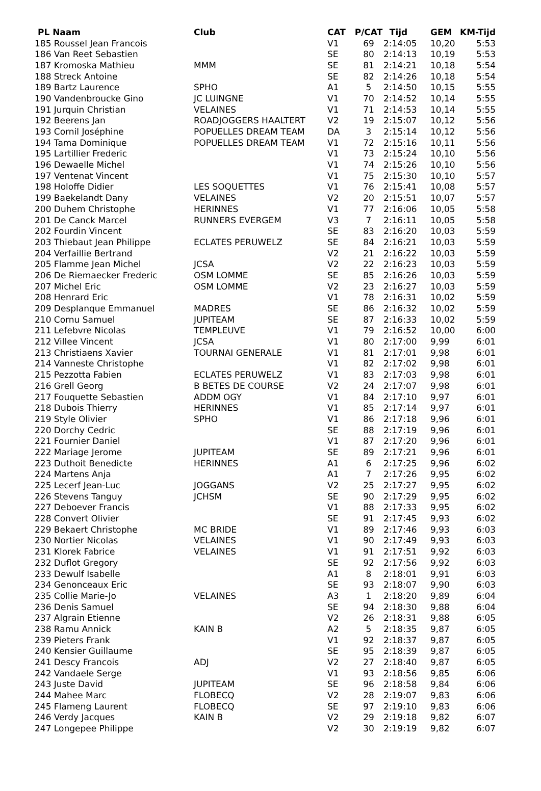| PL Naam | Club | CAT | P/CAT | Tijd | GEM | KM-Tijd |
| --- | --- | --- | --- | --- | --- | --- |
| 185 Roussel Jean Francois | | V1 | 69 | 2:14:05 | 10,20 | 5:53 |
| 186 Van Reet Sebastien | | SE | 80 | 2:14:13 | 10,19 | 5:53 |
| 187 Kromoska Mathieu | MMM | SE | 81 | 2:14:21 | 10,18 | 5:54 |
| 188 Streck Antoine | | SE | 82 | 2:14:26 | 10,18 | 5:54 |
| 189 Bartz Laurence | SPHO | A1 | 5 | 2:14:50 | 10,15 | 5:55 |
| 190 Vandenbroucke Gino | JC LUINGNE | V1 | 70 | 2:14:52 | 10,14 | 5:55 |
| 191 Jurquin Christian | VELAINES | V1 | 71 | 2:14:53 | 10,14 | 5:55 |
| 192 Beerens Jan | ROADJOGGERS HAALTERT | V2 | 19 | 2:15:07 | 10,12 | 5:56 |
| 193 Cornil Joséphine | POPUELLES DREAM TEAM | DA | 3 | 2:15:14 | 10,12 | 5:56 |
| 194 Tama Dominique | POPUELLES DREAM TEAM | V1 | 72 | 2:15:16 | 10,11 | 5:56 |
| 195 Lartillier Frederic | | V1 | 73 | 2:15:24 | 10,10 | 5:56 |
| 196 Dewaelle Michel | | V1 | 74 | 2:15:26 | 10,10 | 5:56 |
| 197 Ventenat Vincent | | V1 | 75 | 2:15:30 | 10,10 | 5:57 |
| 198 Holoffe Didier | LES SOQUETTES | V1 | 76 | 2:15:41 | 10,08 | 5:57 |
| 199 Baekelandt Dany | VELAINES | V2 | 20 | 2:15:51 | 10,07 | 5:57 |
| 200 Duhem Christophe | HERINNES | V1 | 77 | 2:16:06 | 10,05 | 5:58 |
| 201 De Canck Marcel | RUNNERS EVERGEM | V3 | 7 | 2:16:11 | 10,05 | 5:58 |
| 202 Fourdin Vincent | | SE | 83 | 2:16:20 | 10,03 | 5:59 |
| 203 Thiebaut Jean Philippe | ECLATES PERUWELZ | SE | 84 | 2:16:21 | 10,03 | 5:59 |
| 204 Verfaillie Bertrand | | V2 | 21 | 2:16:22 | 10,03 | 5:59 |
| 205 Flamme Jean Michel | JCSA | V2 | 22 | 2:16:23 | 10,03 | 5:59 |
| 206 De Riemaecker Frederic | OSM LOMME | SE | 85 | 2:16:26 | 10,03 | 5:59 |
| 207 Michel Eric | OSM LOMME | V2 | 23 | 2:16:27 | 10,03 | 5:59 |
| 208 Henrard Eric | | V1 | 78 | 2:16:31 | 10,02 | 5:59 |
| 209 Desplanque Emmanuel | MADRES | SE | 86 | 2:16:32 | 10,02 | 5:59 |
| 210 Cornu Samuel | JUPITEAM | SE | 87 | 2:16:33 | 10,02 | 5:59 |
| 211 Lefebvre Nicolas | TEMPLEUVE | V1 | 79 | 2:16:52 | 10,00 | 6:00 |
| 212 Villee Vincent | JCSA | V1 | 80 | 2:17:00 | 9,99 | 6:01 |
| 213 Christiaens Xavier | TOURNAI GENERALE | V1 | 81 | 2:17:01 | 9,98 | 6:01 |
| 214 Vanneste Christophe | | V1 | 82 | 2:17:02 | 9,98 | 6:01 |
| 215 Pezzotta Fabien | ECLATES PERUWELZ | V1 | 83 | 2:17:03 | 9,98 | 6:01 |
| 216 Grell Georg | B BETES DE COURSE | V2 | 24 | 2:17:07 | 9,98 | 6:01 |
| 217 Fouquette Sebastien | ADDM OGY | V1 | 84 | 2:17:10 | 9,97 | 6:01 |
| 218 Dubois Thierry | HERINNES | V1 | 85 | 2:17:14 | 9,97 | 6:01 |
| 219 Style Olivier | SPHO | V1 | 86 | 2:17:18 | 9,96 | 6:01 |
| 220 Dorchy Cedric | | SE | 88 | 2:17:19 | 9,96 | 6:01 |
| 221 Fournier Daniel | | V1 | 87 | 2:17:20 | 9,96 | 6:01 |
| 222 Mariage Jerome | JUPITEAM | SE | 89 | 2:17:21 | 9,96 | 6:01 |
| 223 Duthoit Benedicte | HERINNES | A1 | 6 | 2:17:25 | 9,96 | 6:02 |
| 224 Martens Anja | | A1 | 7 | 2:17:26 | 9,95 | 6:02 |
| 225 Lecerf Jean-Luc | JOGGANS | V2 | 25 | 2:17:27 | 9,95 | 6:02 |
| 226 Stevens Tanguy | JCHSM | SE | 90 | 2:17:29 | 9,95 | 6:02 |
| 227 Deboever Francis | | V1 | 88 | 2:17:33 | 9,95 | 6:02 |
| 228 Convert Olivier | | SE | 91 | 2:17:45 | 9,93 | 6:02 |
| 229 Bekaert Christophe | MC BRIDE | V1 | 89 | 2:17:46 | 9,93 | 6:03 |
| 230 Nortier Nicolas | VELAINES | V1 | 90 | 2:17:49 | 9,93 | 6:03 |
| 231 Klorek Fabrice | VELAINES | V1 | 91 | 2:17:51 | 9,92 | 6:03 |
| 232 Duflot Gregory | | SE | 92 | 2:17:56 | 9,92 | 6:03 |
| 233 Dewulf Isabelle | | A1 | 8 | 2:18:01 | 9,91 | 6:03 |
| 234 Genonceaux Eric | | SE | 93 | 2:18:07 | 9,90 | 6:03 |
| 235 Collie Marie-Jo | VELAINES | A3 | 1 | 2:18:20 | 9,89 | 6:04 |
| 236 Denis Samuel | | SE | 94 | 2:18:30 | 9,88 | 6:04 |
| 237 Algrain Etienne | | V2 | 26 | 2:18:31 | 9,88 | 6:05 |
| 238 Ramu Annick | KAIN B | A2 | 5 | 2:18:35 | 9,87 | 6:05 |
| 239 Pieters Frank | | V1 | 92 | 2:18:37 | 9,87 | 6:05 |
| 240 Kensier Guillaume | | SE | 95 | 2:18:39 | 9,87 | 6:05 |
| 241 Descy Francois | ADJ | V2 | 27 | 2:18:40 | 9,87 | 6:05 |
| 242 Vandaele Serge | | V1 | 93 | 2:18:56 | 9,85 | 6:06 |
| 243 Juste David | JUPITEAM | SE | 96 | 2:18:58 | 9,84 | 6:06 |
| 244 Mahee Marc | FLOBECQ | V2 | 28 | 2:19:07 | 9,83 | 6:06 |
| 245 Flameng Laurent | FLOBECQ | SE | 97 | 2:19:10 | 9,83 | 6:06 |
| 246 Verdy Jacques | KAIN B | V2 | 29 | 2:19:18 | 9,82 | 6:07 |
| 247 Longepee Philippe | | V2 | 30 | 2:19:19 | 9,82 | 6:07 |